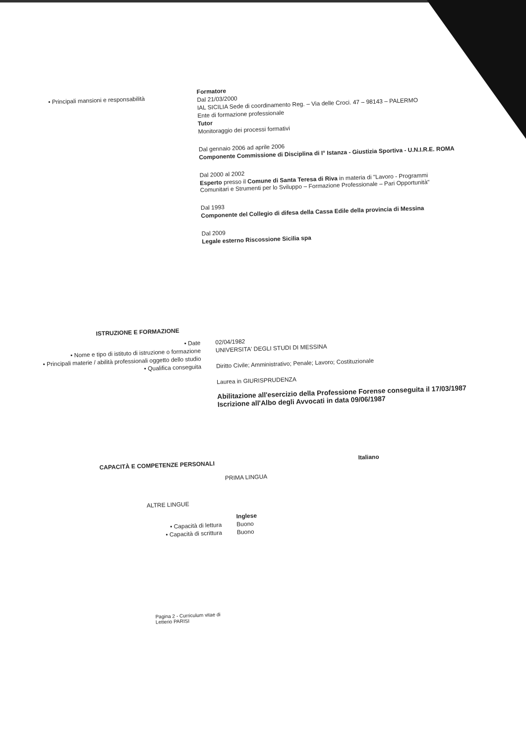• Principali mansioni e responsabilità
Formatore
Dal 21/03/2000
IAL SICILIA Sede di coordinamento Reg. – Via delle Croci. 47 – 98143 – PALERMO
Ente di formazione professionale
Tutor
Monitoraggio dei processi formativi
Dal gennaio 2006 ad aprile 2006
Componente Commissione di Disciplina di I° Istanza - Giustizia Sportiva - U.N.I.R.E. ROMA
Dal 2000 al 2002
Esperto presso il Comune di Santa Teresa di Riva in materia di "Lavoro - Programmi Comunitari e Strumenti per lo Sviluppo – Formazione Professionale – Pari Opportunità"
Dal 1993
Componente del Collegio di difesa della Cassa Edile della provincia di Messina
Dal 2009
Legale esterno Riscossione Sicilia spa
ISTRUZIONE E FORMAZIONE
• Date
• Nome e tipo di istituto di istruzione o formazione
• Principali materie / abilità professionali oggetto dello studio
• Qualifica conseguita
02/04/1982
UNIVERSITA' DEGLI STUDI DI MESSINA
Diritto Civile; Amministrativo; Penale; Lavoro; Costituzionale
Laurea in GIURISPRUDENZA
Abilitazione all'esercizio della Professione Forense conseguita il 17/03/1987
Iscrizione all'Albo degli Avvocati in data 09/06/1987
CAPACITÀ E COMPETENZE PERSONALI
Italiano
PRIMA LINGUA
ALTRE LINGUE
• Capacità di lettura
• Capacità di scrittura
Inglese
Buono
Buono
Pagina 2 - Curriculum vitae di
Letterio PARISI